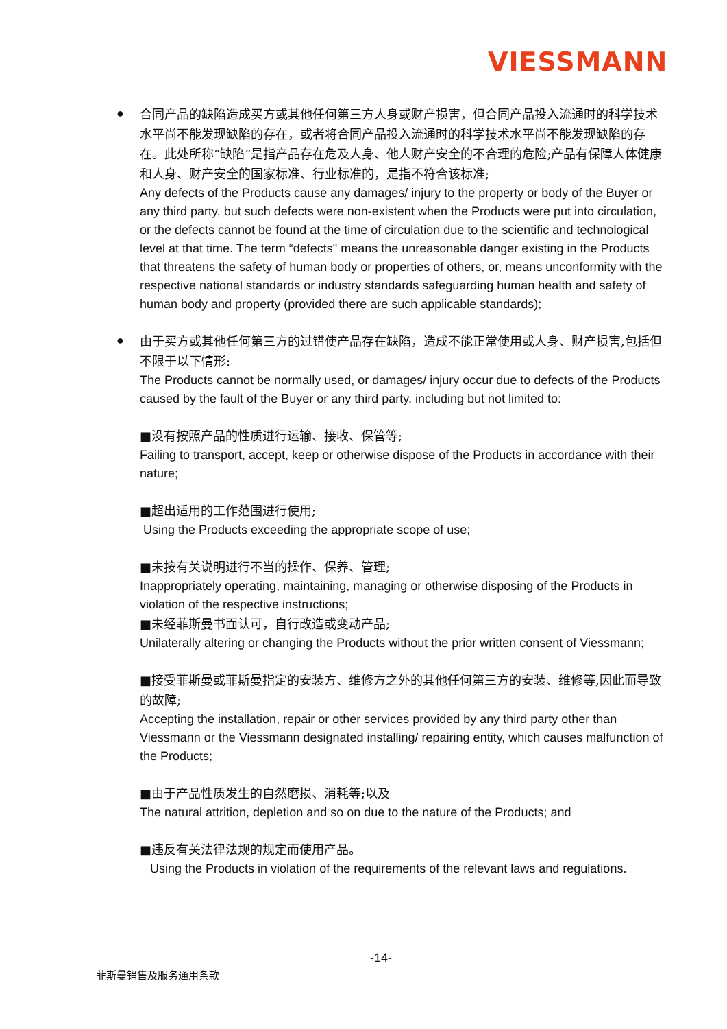VIESSMANN
●
合同产品的缺陷造成买方或其他任何第三方人身或财产损害，但合同产品投入流通时的科学技术水平尚不能发现缺陷的存在，或者将合同产品投入流通时的科学技术水平尚不能发现缺陷的存在。此处所称“缺陷”是指产品存在危及人身、他人财产安全的不合理的危险;产品有保障人体健康和人身、财产安全的国家标准、行业标准的，是指不符合该标准;
Any defects of the Products cause any damages/ injury to the property or body of the Buyer or any third party, but such defects were non-existent when the Products were put into circulation, or the defects cannot be found at the time of circulation due to the scientific and technological level at that time. The term “defects" means the unreasonable danger existing in the Products that threatens the safety of human body or properties of others, or, means unconformity with the respective national standards or industry standards safeguarding human health and safety of human body and property (provided there are such applicable standards);
●
由于买方或其他任何第三方的过错使产品存在缺陷，造成不能正常使用或人身、财产损害,包括但不限于以下情形:
The Products cannot be normally used, or damages/ injury occur due to defects of the Products caused by the fault of the Buyer or any third party, including but not limited to:
■没有按照产品的性质进行运输、接收、保管等;
Failing to transport, accept, keep or otherwise dispose of the Products in accordance with their nature;
■超出适用的工作范围进行使用;
Using the Products exceeding the appropriate scope of use;
■未按有关说明进行不当的操作、保养、管理;
Inappropriately operating, maintaining, managing or otherwise disposing of the Products in violation of the respective instructions;
■未经菲斯曼书面认可，自行改造或变动产品;
Unilaterally altering or changing the Products without the prior written consent of Viessmann;
■接受菲斯曼或菲斯曼指定的安装方、维修方之外的其他任何第三方的安装、维修等,因此而导致的故障;
Accepting the installation, repair or other services provided by any third party other than Viessmann or the Viessmann designated installing/ repairing entity, which causes malfunction of the Products;
■由于产品性质发生的自然磨损、消耗等;以及
The natural attrition, depletion and so on due to the nature of the Products; and
■违反有关法律法规的规定而使用产品。
Using the Products in violation of the requirements of the relevant laws and regulations.
-14-
菲斯曼销售及服务通用条款